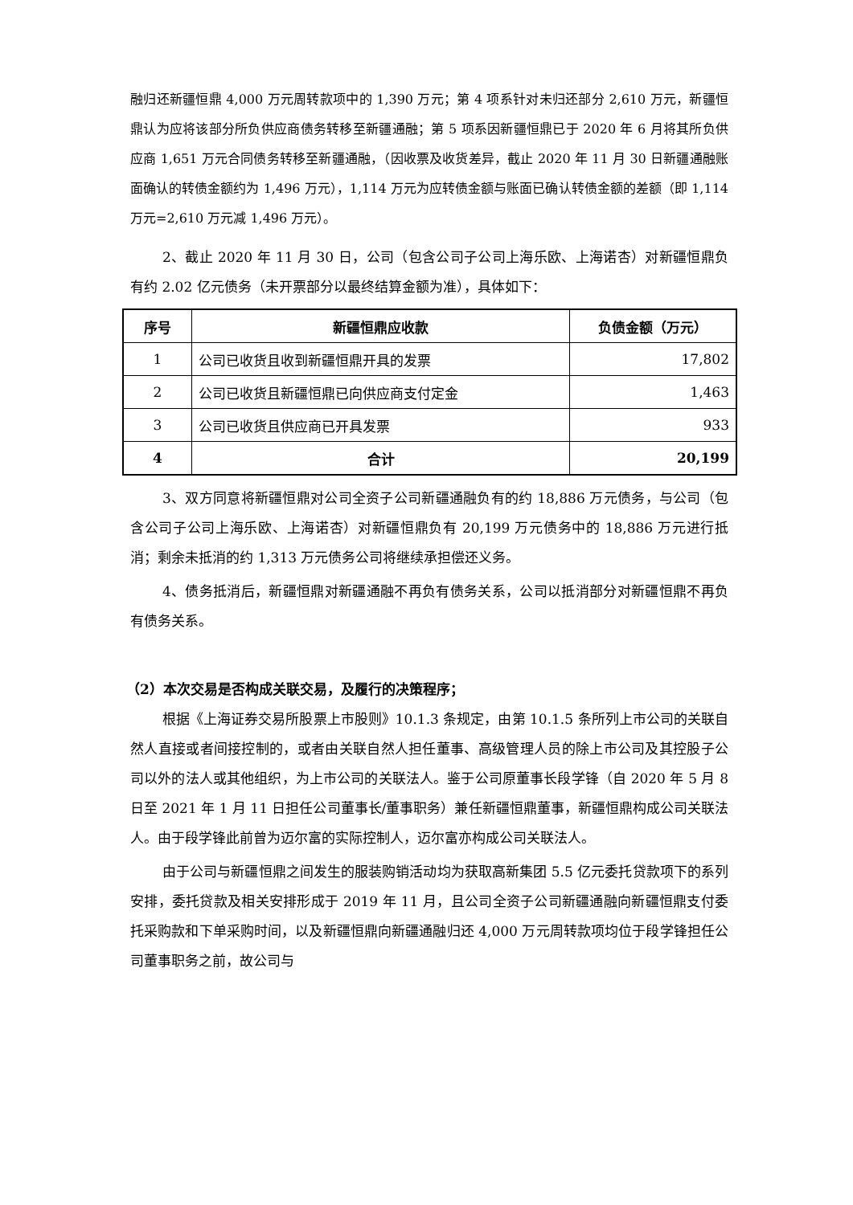融归还新疆恒鼎 4,000 万元周转款项中的 1,390 万元；第 4 项系针对未归还部分 2,610 万元，新疆恒鼎认为应将该部分所负供应商债务转移至新疆通融；第 5 项系因新疆恒鼎已于 2020 年 6 月将其所负供应商 1,651 万元合同债务转移至新疆通融，（因收票及收货差异，截止 2020 年 11 月 30 日新疆通融账面确认的转债金额约为 1,496 万元），1,114 万元为应转债金额与账面已确认转债金额的差额（即 1,114 万元=2,610 万元减 1,496 万元）。
2、截止 2020 年 11 月 30 日，公司（包含公司子公司上海乐欧、上海诺杏）对新疆恒鼎负有约 2.02 亿元债务（未开票部分以最终结算金额为准），具体如下：
| 序号 | 新疆恒鼎应收款 | 负债金额（万元） |
| --- | --- | --- |
| 1 | 公司已收货且收到新疆恒鼎开具的发票 | 17,802 |
| 2 | 公司已收货且新疆恒鼎已向供应商支付定金 | 1,463 |
| 3 | 公司已收货且供应商已开具发票 | 933 |
| 4 | 合计 | 20,199 |
3、双方同意将新疆恒鼎对公司全资子公司新疆通融负有的约 18,886 万元债务，与公司（包含公司子公司上海乐欧、上海诺杏）对新疆恒鼎负有 20,199 万元债务中的 18,886 万元进行抵消；剩余未抵消的约 1,313 万元债务公司将继续承担偿还义务。
4、债务抵消后，新疆恒鼎对新疆通融不再负有债务关系，公司以抵消部分对新疆恒鼎不再负有债务关系。
（2）本次交易是否构成关联交易，及履行的决策程序；
根据《上海证券交易所股票上市股则》10.1.3 条规定，由第 10.1.5 条所列上市公司的关联自然人直接或者间接控制的，或者由关联自然人担任董事、高级管理人员的除上市公司及其控股子公司以外的法人或其他组织，为上市公司的关联法人。鉴于公司原董事长段学锋（自 2020 年 5 月 8 日至 2021 年 1 月 11 日担任公司董事长/董事职务）兼任新疆恒鼎董事，新疆恒鼎构成公司关联法人。由于段学锋此前曾为迈尔富的实际控制人，迈尔富亦构成公司关联法人。
由于公司与新疆恒鼎之间发生的服装购销活动均为获取高新集团 5.5 亿元委托贷款项下的系列安排，委托贷款及相关安排形成于 2019 年 11 月，且公司全资子公司新疆通融向新疆恒鼎支付委托采购款和下单采购时间，以及新疆恒鼎向新疆通融归还 4,000 万元周转款项均位于段学锋担任公司董事职务之前，故公司与